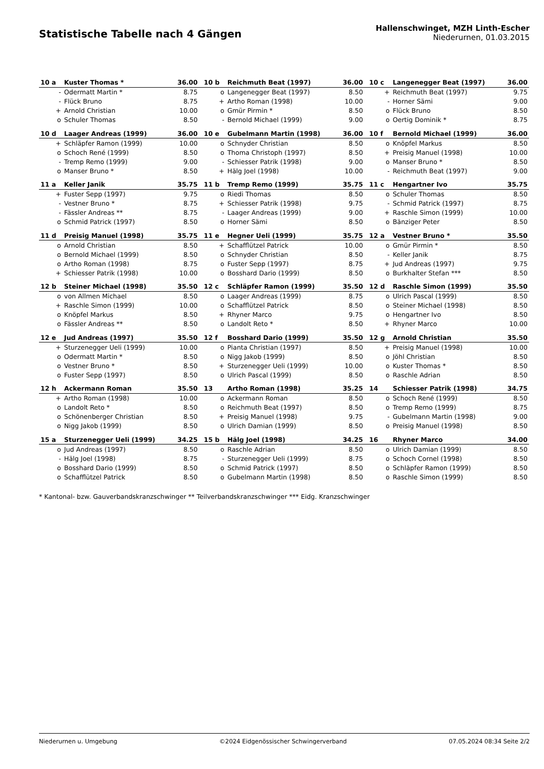Statistische Tabelle nach 4 Gängen
Hallenschwinget, MZH Linth-Escher
Niederurnen, 01.03.2015
| 10 a | Kuster Thomas * | 36.00 | | 10 b | Reichmuth Beat (1997) | 36.00 | | 10 c | Langenegger Beat (1997) | 36.00 |
| - | Odermatt Martin * | 8.75 | | o | Langenegger Beat (1997) | 8.50 | | + | Reichmuth Beat (1997) | 9.75 |
| - | Flück Bruno | 8.75 | | + | Artho Roman (1998) | 10.00 | | - | Horner Sämi | 9.00 |
| + | Arnold Christian | 10.00 | | o | Gmür Pirmin * | 8.50 | | o | Flück Bruno | 8.50 |
| o | Schuler Thomas | 8.50 | | - | Bernold Michael (1999) | 9.00 | | o | Oertig Dominik * | 8.75 |
| 10 d | Laager Andreas (1999) | 36.00 | | 10 e | Gubelmann Martin (1998) | 36.00 | | 10 f | Bernold Michael (1999) | 36.00 |
| + | Schläpfer Ramon (1999) | 10.00 | | o | Schnyder Christian | 8.50 | | o | Knöpfel Markus | 8.50 |
| o | Schoch René (1999) | 8.50 | | o | Thoma Christoph (1997) | 8.50 | | + | Preisig Manuel (1998) | 10.00 |
| - | Tremp Remo (1999) | 9.00 | | - | Schiesser Patrik (1998) | 9.00 | | o | Manser Bruno * | 8.50 |
| o | Manser Bruno * | 8.50 | | + | Hälg Joel (1998) | 10.00 | | - | Reichmuth Beat (1997) | 9.00 |
| 11 a | Keller Janik | 35.75 | | 11 b | Tremp Remo (1999) | 35.75 | | 11 c | Hengartner Ivo | 35.75 |
| + | Fuster Sepp (1997) | 9.75 | | o | Riedi Thomas | 8.50 | | o | Schuler Thomas | 8.50 |
| - | Vestner Bruno * | 8.75 | | + | Schiesser Patrik (1998) | 9.75 | | - | Schmid Patrick (1997) | 8.75 |
| - | Fässler Andreas ** | 8.75 | | - | Laager Andreas (1999) | 9.00 | | + | Raschle Simon (1999) | 10.00 |
| o | Schmid Patrick (1997) | 8.50 | | o | Horner Sämi | 8.50 | | o | Bänziger Peter | 8.50 |
| 11 d | Preisig Manuel (1998) | 35.75 | | 11 e | Hegner Ueli (1999) | 35.75 | | 12 a | Vestner Bruno * | 35.50 |
| o | Arnold Christian | 8.50 | | + | Schafflützel Patrick | 10.00 | | o | Gmür Pirmin * | 8.50 |
| o | Bernold Michael (1999) | 8.50 | | o | Schnyder Christian | 8.50 | | - | Keller Janik | 8.75 |
| o | Artho Roman (1998) | 8.75 | | o | Fuster Sepp (1997) | 8.75 | | + | Jud Andreas (1997) | 9.75 |
| + | Schiesser Patrik (1998) | 10.00 | | o | Bosshard Dario (1999) | 8.50 | | o | Burkhalter Stefan *** | 8.50 |
| 12 b | Steiner Michael (1998) | 35.50 | | 12 c | Schläpfer Ramon (1999) | 35.50 | | 12 d | Raschle Simon (1999) | 35.50 |
| o | von Allmen Michael | 8.50 | | o | Laager Andreas (1999) | 8.75 | | o | Ulrich Pascal (1999) | 8.50 |
| + | Raschle Simon (1999) | 10.00 | | o | Schafflützel Patrick | 8.50 | | o | Steiner Michael (1998) | 8.50 |
| o | Knöpfel Markus | 8.50 | | + | Rhyner Marco | 9.75 | | o | Hengartner Ivo | 8.50 |
| o | Fässler Andreas ** | 8.50 | | o | Landolt Reto * | 8.50 | | + | Rhyner Marco | 10.00 |
| 12 e | Jud Andreas (1997) | 35.50 | | 12 f | Bosshard Dario (1999) | 35.50 | | 12 g | Arnold Christian | 35.50 |
| + | Sturzenegger Ueli (1999) | 10.00 | | o | Pianta Christian (1997) | 8.50 | | + | Preisig Manuel (1998) | 10.00 |
| o | Odermatt Martin * | 8.50 | | o | Nigg Jakob (1999) | 8.50 | | o | Jöhl Christian | 8.50 |
| o | Vestner Bruno * | 8.50 | | + | Sturzenegger Ueli (1999) | 10.00 | | o | Kuster Thomas * | 8.50 |
| o | Fuster Sepp (1997) | 8.50 | | o | Ulrich Pascal (1999) | 8.50 | | o | Raschle Adrian | 8.50 |
| 12 h | Ackermann Roman | 35.50 | | 13 | Artho Roman (1998) | 35.25 | | 14 | Schiesser Patrik (1998) | 34.75 |
| + | Artho Roman (1998) | 10.00 | | o | Ackermann Roman | 8.50 | | o | Schoch René (1999) | 8.50 |
| o | Landolt Reto * | 8.50 | | o | Reichmuth Beat (1997) | 8.50 | | o | Tremp Remo (1999) | 8.75 |
| o | Schönenberger Christian | 8.50 | | + | Preisig Manuel (1998) | 9.75 | | - | Gubelmann Martin (1998) | 9.00 |
| o | Nigg Jakob (1999) | 8.50 | | o | Ulrich Damian (1999) | 8.50 | | o | Preisig Manuel (1998) | 8.50 |
| 15 a | Sturzenegger Ueli (1999) | 34.25 | | 15 b | Hälg Joel (1998) | 34.25 | | 16 | Rhyner Marco | 34.00 |
| o | Jud Andreas (1997) | 8.50 | | o | Raschle Adrian | 8.50 | | o | Ulrich Damian (1999) | 8.50 |
| - | Hälg Joel (1998) | 8.75 | | - | Sturzenegger Ueli (1999) | 8.75 | | o | Schoch Cornel (1998) | 8.50 |
| o | Bosshard Dario (1999) | 8.50 | | o | Schmid Patrick (1997) | 8.50 | | o | Schläpfer Ramon (1999) | 8.50 |
| o | Schafflützel Patrick | 8.50 | | o | Gubelmann Martin (1998) | 8.50 | | o | Raschle Simon (1999) | 8.50 |
* Kantonal- bzw. Gauverbandskranzschwinger ** Teilverbandskranzschwinger *** Eidg. Kranzschwinger
Niederurnen u. Umgebung ©2024 Eidgenössischer Schwingerverband 07.05.2024 08:34 Seite 2/2